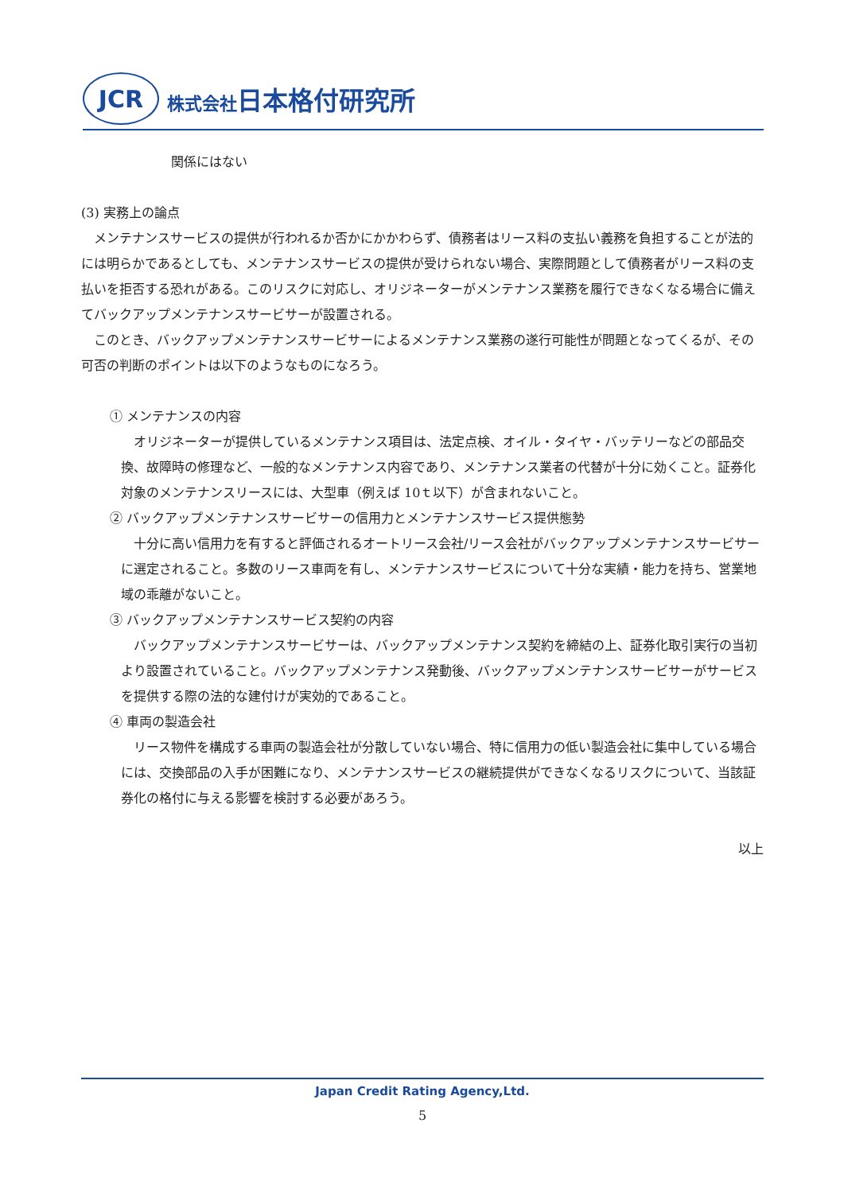JCR
株式会社日本格付研究所
関係にはない
(3) 実務上の論点
　メンテナンスサービスの提供が行われるか否かにかかわらず、債務者はリース料の支払い義務を負担することが法的には明らかであるとしても、メンテナンスサービスの提供が受けられない場合、実際問題として債務者がリース料の支払いを拒否する恐れがある。このリスクに対応し、オリジネーターがメンテナンス業務を履行できなくなる場合に備えてバックアップメンテナンスサービサーが設置される。
　このとき、バックアップメンテナンスサービサーによるメンテナンス業務の遂行可能性が問題となってくるが、その可否の判断のポイントは以下のようなものになろう。
① メンテナンスの内容
　オリジネーターが提供しているメンテナンス項目は、法定点検、オイル・タイヤ・バッテリーなどの部品交換、故障時の修理など、一般的なメンテナンス内容であり、メンテナンス業者の代替が十分に効くこと。証券化対象のメンテナンスリースには、大型車（例えば 10ｔ以下）が含まれないこと。
② バックアップメンテナンスサービサーの信用力とメンテナンスサービス提供態勢
　十分に高い信用力を有すると評価されるオートリース会社/リース会社がバックアップメンテナンスサービサーに選定されること。多数のリース車両を有し、メンテナンスサービスについて十分な実績・能力を持ち、営業地域の乖離がないこと。
③ バックアップメンテナンスサービス契約の内容
　バックアップメンテナンスサービサーは、バックアップメンテナンス契約を締結の上、証券化取引実行の当初より設置されていること。バックアップメンテナンス発動後、バックアップメンテナンスサービサーがサービスを提供する際の法的な建付けが実効的であること。
④ 車両の製造会社
　リース物件を構成する車両の製造会社が分散していない場合、特に信用力の低い製造会社に集中している場合には、交換部品の入手が困難になり、メンテナンスサービスの継続提供ができなくなるリスクについて、当該証券化の格付に与える影響を検討する必要があろう。
以上
Japan Credit Rating Agency,Ltd.
5